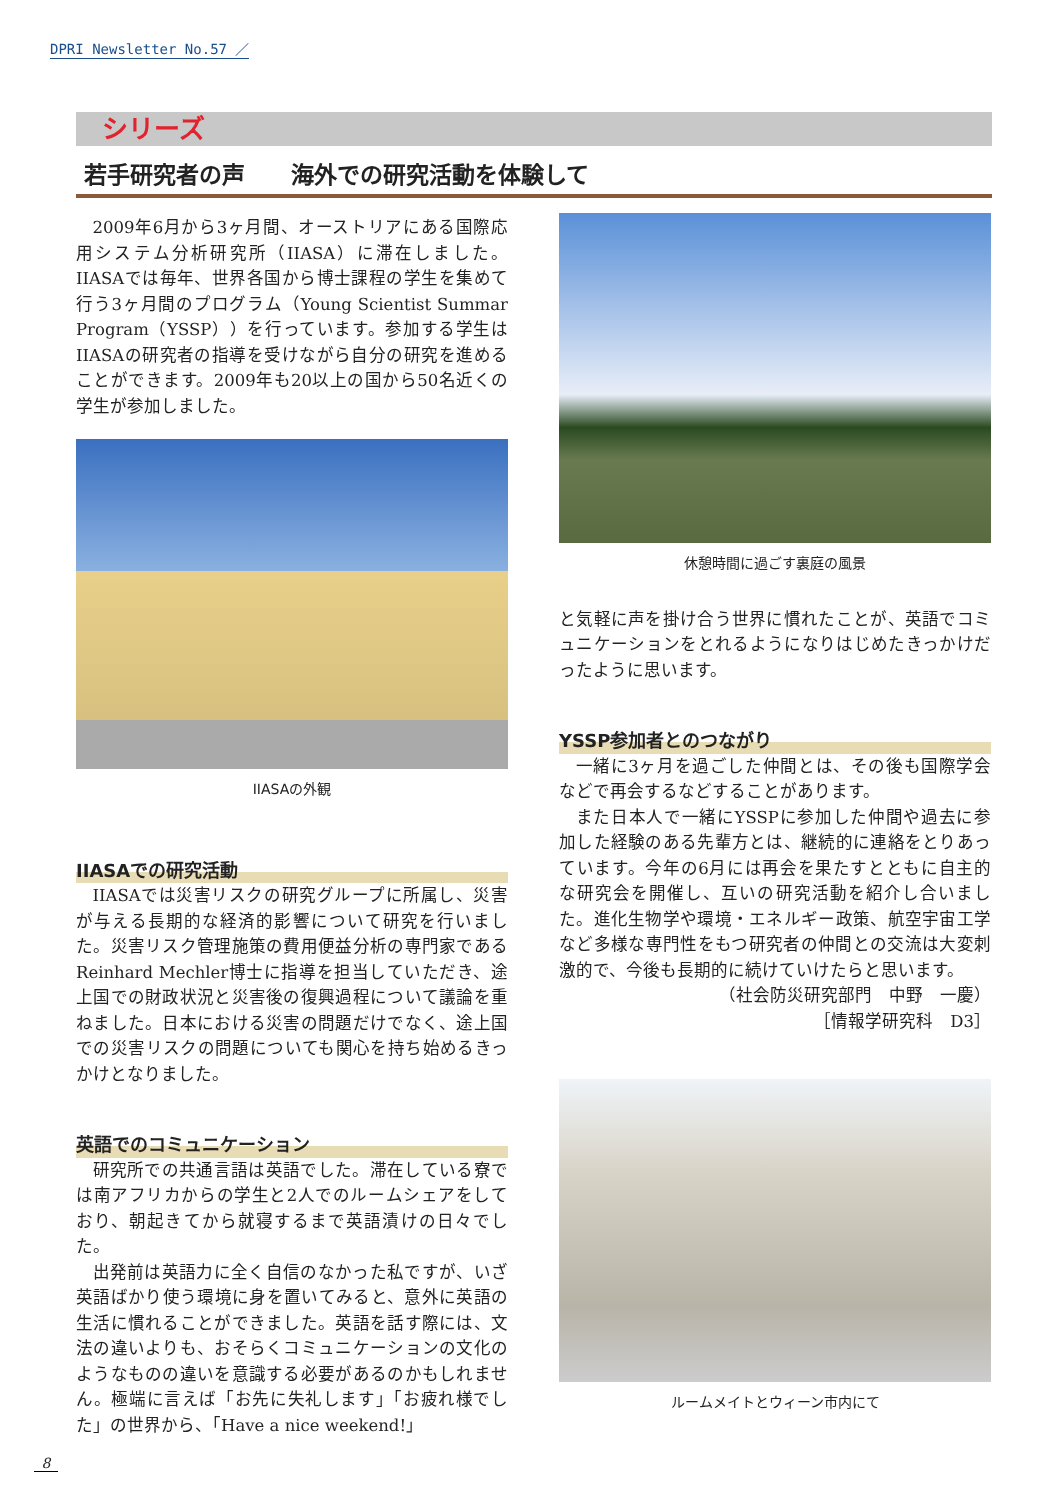DPRI Newsletter No.57 ／
シリーズ
若手研究者の声　　海外での研究活動を体験して
2009年6月から3ヶ月間、オーストリアにある国際応用システム分析研究所（IIASA）に滞在しました。IIASAでは毎年、世界各国から博士課程の学生を集めて行う3ヶ月間のプログラム（Young Scientist Summar Program（YSSP））を行っています。参加する学生はIIASAの研究者の指導を受けながら自分の研究を進めることができます。2009年も20以上の国から50名近くの学生が参加しました。
IIASAの外観
IIASAでの研究活動
IIASAでは災害リスクの研究グループに所属し、災害が与える長期的な経済的影響について研究を行いました。災害リスク管理施策の費用便益分析の専門家であるReinhard Mechler博士に指導を担当していただき、途上国での財政状況と災害後の復興過程について議論を重ねました。日本における災害の問題だけでなく、途上国での災害リスクの問題についても関心を持ち始めるきっかけとなりました。
英語でのコミュニケーション
研究所での共通言語は英語でした。滞在している寮では南アフリカからの学生と2人でのルームシェアをしており、朝起きてから就寝するまで英語漬けの日々でした。
出発前は英語力に全く自信のなかった私ですが、いざ英語ばかり使う環境に身を置いてみると、意外に英語の生活に慣れることができました。英語を話す際には、文法の違いよりも、おそらくコミュニケーションの文化のようなものの違いを意識する必要があるのかもしれません。極端に言えば「お先に失礼します」「お疲れ様でした」の世界から、「Have a nice weekend!」
休憩時間に過ごす裏庭の風景
と気軽に声を掛け合う世界に慣れたことが、英語でコミュニケーションをとれるようになりはじめたきっかけだったように思います。
YSSP参加者とのつながり
一緒に3ヶ月を過ごした仲間とは、その後も国際学会などで再会するなどすることがあります。
また日本人で一緒にYSSPに参加した仲間や過去に参加した経験のある先輩方とは、継続的に連絡をとりあっています。今年の6月には再会を果たすとともに自主的な研究会を開催し、互いの研究活動を紹介し合いました。進化生物学や環境・エネルギー政策、航空宇宙工学など多様な専門性をもつ研究者の仲間との交流は大変刺激的で、今後も長期的に続けていけたらと思います。
（社会防災研究部門　中野　一慶）
［情報学研究科　D3］
ルームメイトとウィーン市内にて
8